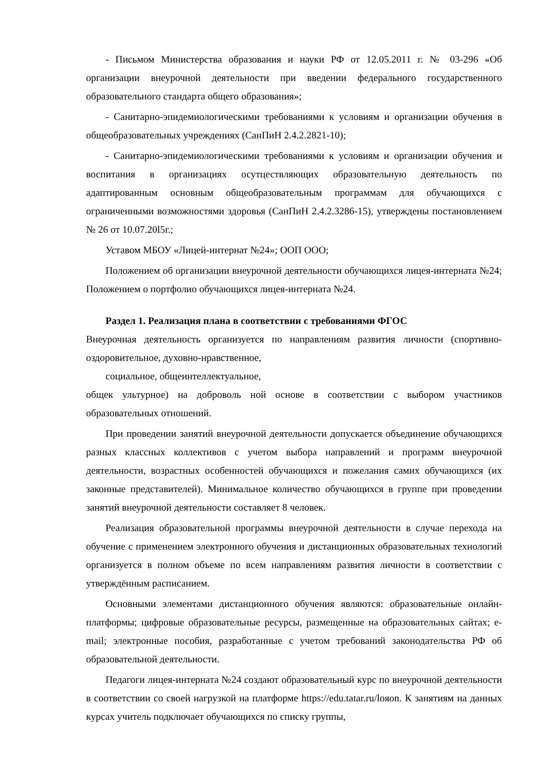- Письмом Министерства образования и науки РФ от 12.05.2011 г. № 03-296 «Об организации внеурочной деятельности при введении федерального государственного образовательного стандарта общего образования»;
- Санитарно-эпидемиологическими требованиями к условиям и организации обучения в общеобразовательных учреждениях (СанПиН 2.4.2.2821-10);
- Санитарно-эпидемиологическими требованиями к условиям и организации обучения и воспитания в организациях осутцествляющих образовательную деятельность по адаптированным основным общеобразовательным программам для обучающихся с ограниченными возможностями здоровья (СанПиН 2.4.2.3286-15), утверждены постановлением № 26 от 10.07.20l5г.;
Уставом МБОУ «Лицей-интернат №24»; ООП ООО;
Положением об организации внеурочной деятельности обучающихся лицея-интерната №24; Положением о портфолио обучающихся лицея-интерната №24.
Раздел 1. Реализация плана в соответствии с требованиями ФГОС
Внеурочная деятельность организуется по направлениям развития личности (спортивно-оздоровительное, духовно-нравственное,
социальное, общеинтеллектуальное,
общек ультурное) на доброволь ной основе в соответствии с выбором участников образовательных отношений.
При проведении занятий внеурочной деятельности допускается объединение обучающихся разных классных коллективов с учетом выбора направлений и программ внеурочной деятельности, возрастных особенностей обучающихся и пожелания самих обучающихся (их законные представителей). Минимальное количество обучающихся в группе при проведении занятий внеурочной деятельности составляет 8 человек.
Реализация образовательной программы внеурочной деятельности в случае перехода на обучение с применением электронного обучения и дистанционных образовательных технологий организуется в полном объеме по всем направлениям развития личности в соответствии с утверждённым расписанием.
Основными элементами дистанционного обучения являются: образовательные онлайн-платформы; цифровые образовательные ресурсы, размещенные на образовательных сайтах; e-mail; электронные пособия, разработанные с учетом требований законодательства РФ об образовательной деятельности.
Педагоги лицея-интерната №24 создают образовательный курс по внеурочной деятельности в соответствии со своей нагрузкой на платформе https://edu.tatar.ru/loяon. К занятиям на данных курсах учитель подключает обучающихся по списку группы,